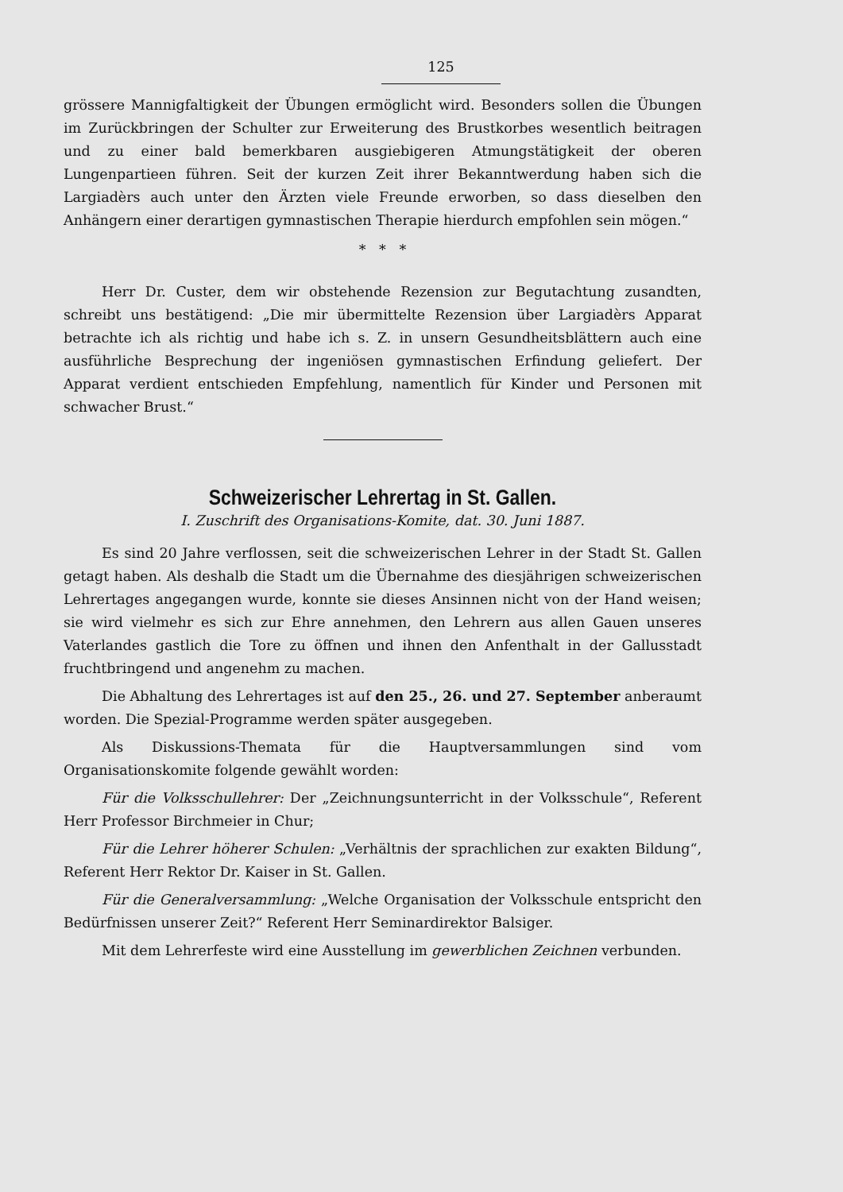125
grössere Mannigfaltigkeit der Übungen ermöglicht wird. Besonders sollen die Übungen im Zurückbringen der Schulter zur Erweiterung des Brustkorbes wesentlich beitragen und zu einer bald bemerkbaren ausgiebigeren Atmungstätigkeit der oberen Lungenpartieen führen. Seit der kurzen Zeit ihrer Bekanntwerdung haben sich die Largiadèrs auch unter den Ärzten viele Freunde erworben, so dass dieselben den Anhängern einer derartigen gymnastischen Therapie hierdurch empfohlen sein mögen.“
* * *
Herr Dr. Custer, dem wir obstehende Rezension zur Begutachtung zusandten, schreibt uns bestätigend: „Die mir übermittelte Rezension über Largiadèrs Apparat betrachte ich als richtig und habe ich s. Z. in unsern Gesundheitsblättern auch eine ausführliche Besprechung der ingeniösen gymnastischen Erfindung geliefert. Der Apparat verdient entschieden Empfehlung, namentlich für Kinder und Personen mit schwacher Brust.“
Schweizerischer Lehrertag in St. Gallen.
I. Zuschrift des Organisations-Komite, dat. 30. Juni 1887.
Es sind 20 Jahre verflossen, seit die schweizerischen Lehrer in der Stadt St. Gallen getagt haben. Als deshalb die Stadt um die Übernahme des diesjährigen schweizerischen Lehrertages angegangen wurde, konnte sie dieses Ansinnen nicht von der Hand weisen; sie wird vielmehr es sich zur Ehre annehmen, den Lehrern aus allen Gauen unseres Vaterlandes gastlich die Tore zu öffnen und ihnen den Anfenthalt in der Gallusstadt fruchtbringend und angenehm zu machen.
Die Abhaltung des Lehrertages ist auf den 25., 26. und 27. September anberaumt worden. Die Spezial-Programme werden später ausgegeben.
Als Diskussions-Themata für die Hauptversammlungen sind vom Organisationskomite folgende gewählt worden:
Für die Volksschullehrer: Der „Zeichnungsunterricht in der Volksschule“, Referent Herr Professor Birchmeier in Chur;
Für die Lehrer höherer Schulen: „Verhältnis der sprachlichen zur exakten Bildung“, Referent Herr Rektor Dr. Kaiser in St. Gallen.
Für die Generalversammlung: „Welche Organisation der Volksschule entspricht den Bedürfnissen unserer Zeit?“ Referent Herr Seminardirektor Balsiger.
Mit dem Lehrerfeste wird eine Ausstellung im gewerblichen Zeichnen verbunden.